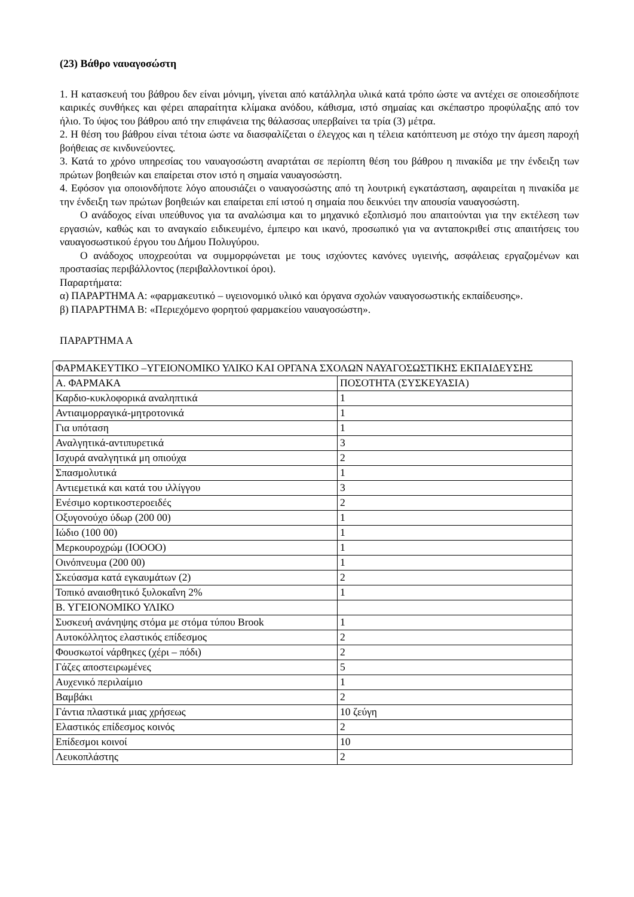(23) Βάθρο ναυαγοσώστη
1. Η κατασκευή του βάθρου δεν είναι μόνιμη, γίνεται από κατάλληλα υλικά κατά τρόπο ώστε να αντέχει σε οποιεσδήποτε καιρικές συνθήκες και φέρει απαραίτητα κλίμακα ανόδου, κάθισμα, ιστό σημαίας και σκέπαστρο προφύλαξης από τον ήλιο. Το ύψος του βάθρου από την επιφάνεια της θάλασσας υπερβαίνει τα τρία (3) μέτρα.
2. Η θέση του βάθρου είναι τέτοια ώστε να διασφαλίζεται ο έλεγχος και η τέλεια κατόπτευση με στόχο την άμεση παροχή βοήθειας σε κινδυνεύοντες.
3. Κατά το χρόνο υπηρεσίας του ναυαγοσώστη αναρτάται σε περίοπτη θέση του βάθρου η πινακίδα με την ένδειξη των πρώτων βοηθειών και επαίρεται στον ιστό η σημαία ναυαγοσώστη.
4. Εφόσον για οποιονδήποτε λόγο απουσιάζει ο ναυαγοσώστης από τη λουτρική εγκατάσταση, αφαιρείται η πινακίδα με την ένδειξη των πρώτων βοηθειών και επαίρεται επί ιστού η σημαία που δεικνύει την απουσία ναυαγοσώστη.
Ο ανάδοχος είναι υπεύθυνος για τα αναλώσιμα και το μηχανικό εξοπλισμό που απαιτούνται για την εκτέλεση των εργασιών, καθώς και το αναγκαίο ειδικευμένο, έμπειρο και ικανό, προσωπικό για να ανταποκριθεί στις απαιτήσεις του ναυαγοσωστικού έργου του Δήμου Πολυγύρου.
Ο ανάδοχος υποχρεούται να συμμορφώνεται με τους ισχύοντες κανόνες υγιεινής, ασφάλειας εργαζομένων και προστασίας περιβάλλοντος (περιβαλλοντικοί όροι).
Παραρτήματα:
α) ΠΑΡΑΡΤΗΜΑ Α: «φαρμακευτικό – υγειονομικό υλικό και όργανα σχολών ναυαγοσωστικής εκπαίδευσης».
β) ΠΑΡΑΡΤΗΜΑ Β: «Περιεχόμενο φορητού φαρμακείου ναυαγοσώστη».
ΠΑΡΑΡΤΗΜΑ Α
| ΦΑΡΜΑΚΕΥΤΙΚΟ –ΥΓΕΙΟΝΟΜΙΚΟ ΥΛΙΚΟ ΚΑΙ ΟΡΓΑΝΑ ΣΧΟΛΩΝ ΝΑΥΑΓΟΣΩΣΤΙΚΗΣ ΕΚΠΑΙΔΕΥΣΗΣ | |
| Α. ΦΑΡΜΑΚΑ | ΠΟΣΟΤΗΤΑ (ΣΥΣΚΕΥΑΣΙΑ) |
| Καρδιο-κυκλοφορικά αναληπτικά | 1 |
| Αντιαιμορραγικά-μητροτονικά | 1 |
| Για υπόταση | 1 |
| Αναλγητικά-αντιπυρετικά | 3 |
| Ισχυρά αναλγητικά μη οπιούχα | 2 |
| Σπασμολυτικά | 1 |
| Αντιεμετικά και κατά του ιλλίγγου | 3 |
| Ενέσιμο κορτικοστεροειδές | 2 |
| Οξυγονούχο ύδωρ (200 00) | 1 |
| Ιώδιο (100 00) | 1 |
| Μερκουροχρώμ (ΙΟΟΟΟ) | 1 |
| Οινόπνευμα (200 00) | 1 |
| Σκεύασμα κατά εγκαυμάτων (2) | 2 |
| Τοπικό αναισθητικό ξυλοκαΐνη 2% | 1 |
| Β. ΥΓΕΙΟΝΟΜΙΚΟ ΥΛΙΚΟ | |
| Συσκευή ανάνηψης στόμα με στόμα τύπου Brook | 1 |
| Αυτοκόλλητος ελαστικός επίδεσμος | 2 |
| Φουσκωτοί νάρθηκες (χέρι – πόδι) | 2 |
| Γάζες αποστειρωμένες | 5 |
| Αυχενικό περιλαίμιο | 1 |
| Βαμβάκι | 2 |
| Γάντια πλαστικά μιας χρήσεως | 10 ζεύγη |
| Ελαστικός επίδεσμος κοινός | 2 |
| Επίδεσμοι κοινοί | 10 |
| Λευκοπλάστης | 2 |